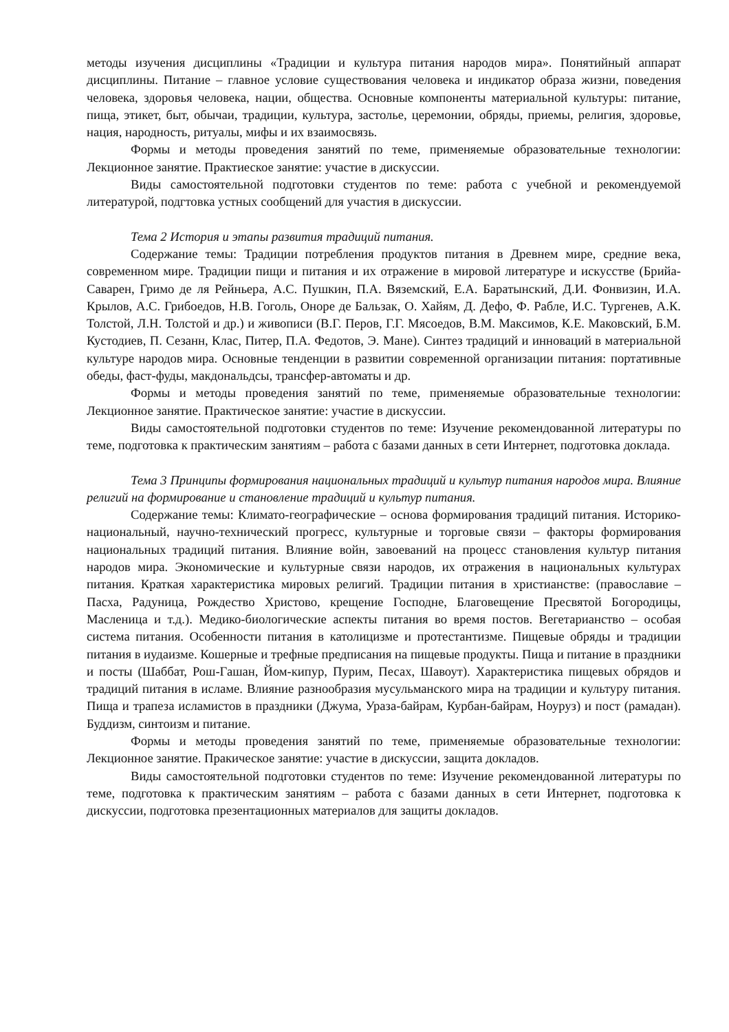методы изучения дисциплины «Традиции и культура питания народов мира». Понятийный аппарат дисциплины. Питание – главное условие существования человека и индикатор образа жизни, поведения человека, здоровья человека, нации, общества. Основные компоненты материальной культуры: питание, пища, этикет, быт, обычаи, традиции, культура, застолье, церемонии, обряды, приемы, религия, здоровье, нация, народность, ритуалы, мифы и их взаимосвязь.
Формы и методы проведения занятий по теме, применяемые образовательные технологии: Лекционное занятие. Практиеское занятие: участие в дискуссии.
Виды самостоятельной подготовки студентов по теме: работа с учебной и рекомендуемой литературой, подгтовка устных сообщений для участия в дискуссии.
Тема 2 История и этапы развития традиций питания.
Содержание темы: Традиции потребления продуктов питания в Древнем мире, средние века, современном мире. Традиции пищи и питания и их отражение в мировой литературе и искусстве (Брийа-Саварен, Гримо де ля Рейньера, А.С. Пушкин, П.А. Вяземский, Е.А. Баратынский, Д.И. Фонвизин, И.А. Крылов, А.С. Грибоедов, Н.В. Гоголь, Оноре де Бальзак, О. Хайям, Д. Дефо, Ф. Рабле, И.С. Тургенев, А.К. Толстой, Л.Н. Толстой и др.) и живописи (В.Г. Перов, Г.Г. Мясоедов, В.М. Максимов, К.Е. Маковский, Б.М. Кустодиев, П. Сезанн, Клас, Питер, П.А. Федотов, Э. Мане). Синтез традиций и инноваций в материальной культуре народов мира. Основные тенденции в развитии современной организации питания: портативные обеды, фаст-фуды, макдональдсы, трансфер-автоматы и др.
Формы и методы проведения занятий по теме, применяемые образовательные технологии: Лекционное занятие. Практическое занятие: участие в дискуссии.
Виды самостоятельной подготовки студентов по теме: Изучение рекомендованной литературы по теме, подготовка к практическим занятиям – работа с базами данных в сети Интернет, подготовка доклада.
Тема 3 Принципы формирования национальных традиций и культур питания народов мира. Влияние религий на формирование и становление традиций и культур питания.
Содержание темы: Климато-географические – основа формирования традиций питания. Историко-национальный, научно-технический прогресс, культурные и торговые связи – факторы формирования национальных традиций питания. Влияние войн, завоеваний на процесс становления культур питания народов мира. Экономические и культурные связи народов, их отражения в национальных культурах питания. Краткая характеристика мировых религий. Традиции питания в христианстве: (православие – Пасха, Радуница, Рождество Христово, крещение Господне, Благовещение Пресвятой Богородицы, Масленица и т.д.). Медико-биологические аспекты питания во время постов. Вегетарианство – особая система питания. Особенности питания в католицизме и протестантизме. Пищевые обряды и традиции питания в иудаизме. Кошерные и трефные предписания на пищевые продукты. Пища и питание в праздники и посты (Шаббат, Рош-Гашан, Йом-кипур, Пурим, Песах, Шавоут). Характеристика пищевых обрядов и традиций питания в исламе. Влияние разнообразия мусульманского мира на традиции и культуру питания. Пища и трапеза исламистов в праздники (Джума, Ураза-байрам, Курбан-байрам, Ноуруз) и пост (рамадан). Буддизм, синтоизм и питание.
Формы и методы проведения занятий по теме, применяемые образовательные технологии: Лекционное занятие. Пракическое занятие: участие в дискуссии, защита докладов.
Виды самостоятельной подготовки студентов по теме: Изучение рекомендованной литературы по теме, подготовка к практическим занятиям – работа с базами данных в сети Интернет, подготовка к дискуссии, подготовка презентационных материалов для защиты докладов.